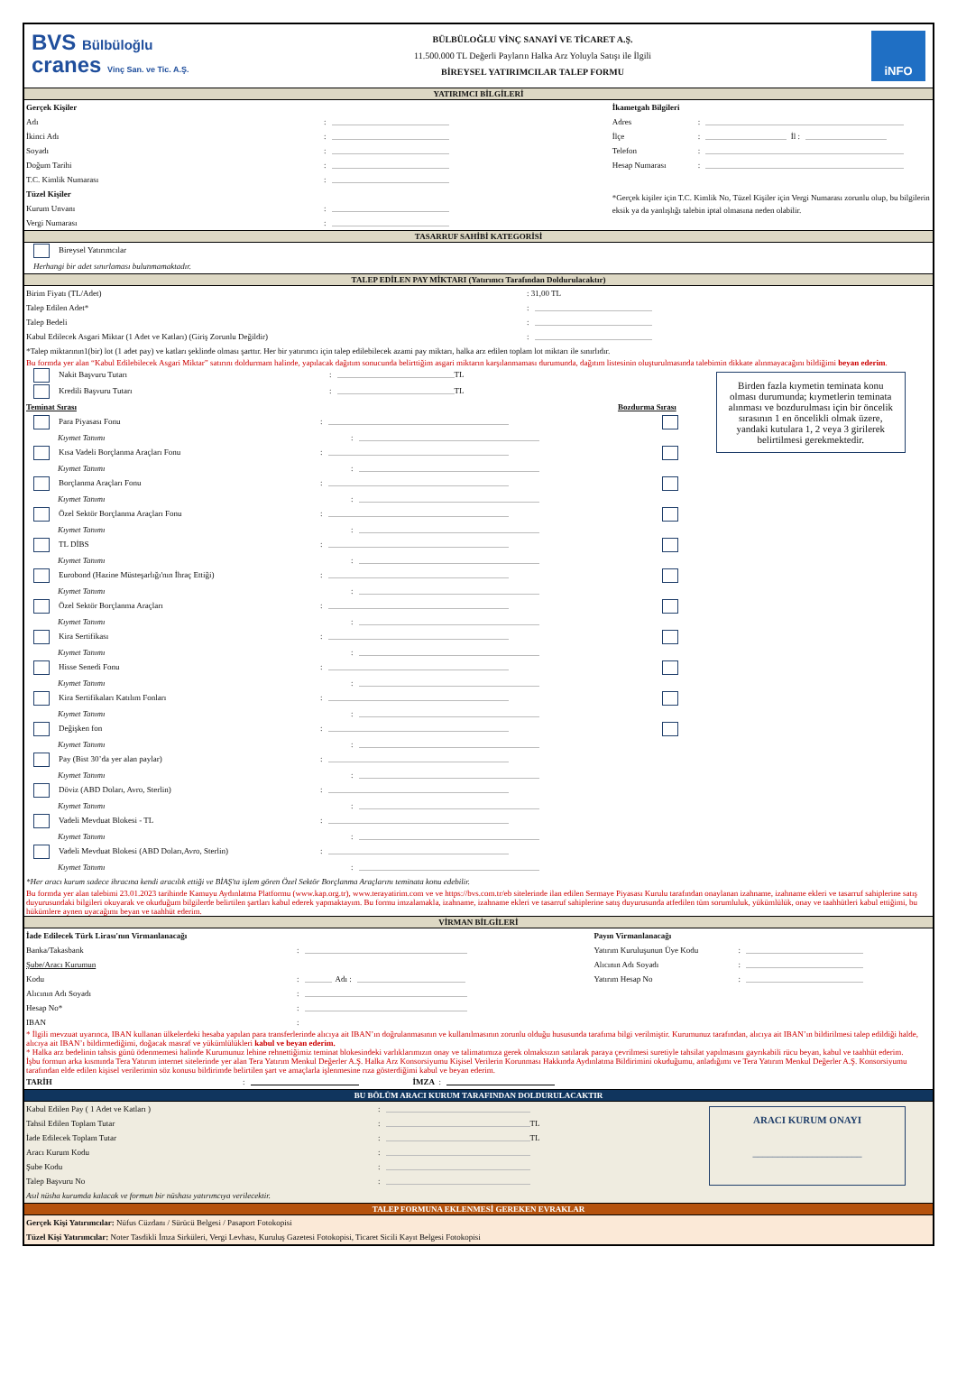BVS Bülbüloğlu
cranes Vinç San. ve Tic. A.Ş.
BÜLBÜLOĞLU VİNÇ SANAYİ VE TİCARET A.Ş.
11.500.000 TL Değerli Payların Halka Arz Yoluyla Satışı ile İlgili
BİREYSEL YATIRIMCILAR TALEP FORMU
iNFO
YATIRIMCI BİLGİLERİ
Gerçek Kişiler
Adı:
İkinci Adı:
Soyadı:
Doğum Tarihi:
T.C. Kimlik Numarası:
Tüzel Kişiler
Kurum Unvanı:
Vergi Numarası:
İkametgah Bilgileri
Adres:
İlçe: İl :
Telefon:
Hesap Numarası:
*Gerçek kişiler için T.C. Kimlik No, Tüzel Kişiler için Vergi Numarası zorunlu olup, bu bilgilerin eksik ya da yanlışlığı talebin iptal olmasına neden olabilir.
TASARRUF SAHİBİ KATEGORİSİ
Bireysel Yatırımcılar
Herhangi bir adet sınırlaması bulunmamaktadır.
TALEP EDİLEN PAY MİKTARI (Yatırımcı Tarafından Doldurulacaktır)
Birim Fiyatı (TL/Adet): 31,00 TL
Talep Edilen Adet*:
Talep Bedeli:
Kabul Edilecek Asgari Miktar (1 Adet ve Katları) (Giriş Zorunlu Değildir):
*Talep miktarının1(bir) lot (1 adet pay) ve katları şeklinde olması şarttır. Her bir yatırımcı için talep edilebilecek azami pay miktarı, halka arz edilen toplam lot miktarı ile sınırlıdır.
Bu formda yer alan “Kabul Edilebilecek Asgari Miktar” satırını doldurmam halinde, yapılacak dağıtım sonucunda belirttiğim asgari miktarın karşılanmaması durumunda, dağıtım listesinin oluşturulmasında talebimin dikkate alınmayacağını bildiğimi beyan ederim.
Nakit Başvuru Tutarı: TL
Kredili Başvuru Tutarı: TL
Teminat Sırası Bozdurma Sırası
Para Piyasası Fonu:
Kıymet Tanımı:
Kısa Vadeli Borçlanma Araçları Fonu:
Kıymet Tanımı:
Borçlanma Araçları Fonu:
Kıymet Tanımı:
Özel Sektör Borçlanma Araçları Fonu:
Kıymet Tanımı:
TL DİBS:
Kıymet Tanımı:
Eurobond (Hazine Müsteşarlığı'nın İhraç Ettiği):
Kıymet Tanımı:
Özel Sektör Borçlanma Araçları:
Kıymet Tanımı:
Kira Sertifikası:
Kıymet Tanımı:
Hisse Senedi Fonu:
Kıymet Tanımı:
Kira Sertifikaları Katılım Fonları:
Kıymet Tanımı:
Değişken fon:
Kıymet Tanımı:
Pay (Bist 30’da yer alan paylar):
Kıymet Tanımı:
Döviz (ABD Doları, Avro, Sterlin):
Kıymet Tanımı:
Vadeli Mevduat Blokesi - TL:
Kıymet Tanımı:
Vadeli Mevduat Blokesi (ABD Doları,Avro, Sterlin):
Kıymet Tanımı:
Birden fazla kıymetin teminata konu olması durumunda; kıymetlerin teminata alınması ve bozdurulması için bir öncelik sırasının 1 en öncelikli olmak üzere, yandaki kutulara 1, 2 veya 3 girilerek belirtilmesi gerekmektedir.
*Her aracı kurum sadece ihracına kendi aracılık ettiği ve BİAŞ'ta işlem gören Özel Sektör Borçlanma Araçlarını teminata konu edebilir.
Bu formda yer alan talebimi 23.01.2023 tarihinde Kamuyu Aydınlatma Platformu (www.kap.org.tr), www.terayatirim.com ve ve https://bvs.com.tr/eb sitelerinde ilan edilen Sermaye Piyasası Kurulu tarafından onaylanan izahname, izahname ekleri ve tasarruf sahiplerine satış duyurusundaki bilgileri okuyarak ve okuduğum bilgilerde belirtilen şartları kabul ederek yapmaktayım. Bu formu imzalamakla, izahname, izahname ekleri ve tasarruf sahiplerine satış duyurusunda atfedilen tüm sorumluluk, yükümlülük, onay ve taahhütleri kabul ettiğimi, bu hükümlere aynen uyacağımı beyan ve taahhüt ederim.
VİRMAN BİLGİLERİ
İade Edilecek Türk Lirası'nın Virmanlanacağı
Banka/Takasbank:
Şube/Aracı Kurumun
Kodu: Adı :
Alıcının Adı Soyadı:
Hesap No*:
IBAN:
Payın Virmanlanacağı
Yatırım Kuruluşunun Üye Kodu:
Alıcının Adı Soyadı:
Yatırım Hesap No:
* İlgili mevzuat uyarınca, IBAN kullanan ülkelerdeki hesaba yapılan para transferlerinde alıcıya ait IBAN’ın doğrulanmasının ve kullanılmasının zorunlu olduğu hususunda tarafıma bilgi verilmiştir. Kurumunuz tarafından, alıcıya ait IBAN’ın bildirilmesi talep edildiği halde, alıcıya ait IBAN’ı bildirmediğimi, doğacak masraf ve yükümlülükleri kabul ve beyan ederim.
* Halka arz bedelinin tahsis günü ödenmemesi halinde Kurumunuz lehine rehnettiğimiz teminat blokesindeki varlıklarımızın onay ve talimatımıza gerek olmaksızın satılarak paraya çevrilmesi suretiyle tahsilat yapılmasını gayrıkabili rücu beyan, kabul ve taahhüt ederim.
İşbu formun arka kısmında Tera Yatırım internet sitelerinde yer alan Tera Yatırım Menkul Değerler A.Ş. Halka Arz Konsorsiyumu Kişisel Verilerin Korunması Hakkında Aydınlatma Bildirimini okuduğumu, anladığımı ve Tera Yatırım Menkul Değerler A.Ş. Konsorsiyumu tarafından elde edilen kişisel verilerimin söz konusu bildirimde belirtilen şart ve amaçlarla işlenmesine rıza gösterdiğimi kabul ve beyan ederim.
TARİH: İMZA :
BU BÖLÜM ARACI KURUM TARAFINDAN DOLDURULACAKTIR
Kabul Edilen Pay ( 1 Adet ve Katları ):
Tahsil Edilen Toplam Tutar: TL
İade Edilecek Toplam Tutar: TL
Aracı Kurum Kodu:
Şube Kodu:
Talep Başvuru No:
Asıl nüsha kurumda kalacak ve formun bir nüshası yatırımcıya verilecektir.
ARACI KURUM ONAYI
______________________
TALEP FORMUNA EKLENMESİ GEREKEN EVRAKLAR
Gerçek Kişi Yatırımcılar: Nüfus Cüzdanı / Sürücü Belgesi / Pasaport Fotokopisi
Tüzel Kişi Yatırımcılar: Noter Tasdikli İmza Sirküleri, Vergi Levhası, Kuruluş Gazetesi Fotokopisi, Ticaret Sicili Kayıt Belgesi Fotokopisi